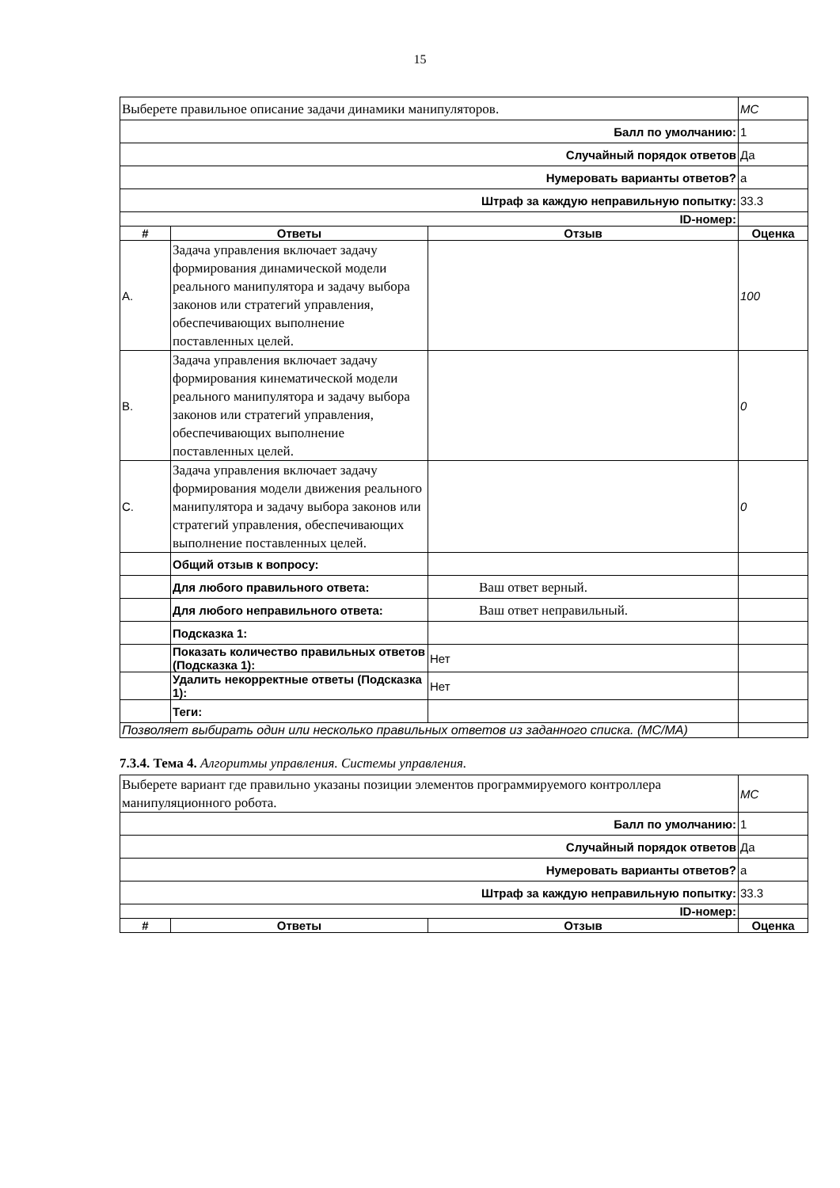15
| Выберете правильное описание задачи динамики манипуляторов. | | | MC |
| Балл по умолчанию: | | | 1 |
| Случайный порядок ответов | | | Да |
| Нумеровать варианты ответов? | | | a |
| Штраф за каждую неправильную попытку: | | | 33.3 |
| ID-номер: | | | |
| # | Ответы | Отзыв | Оценка |
| A. | Задача управления включает задачу формирования динамической модели реального манипулятора и задачу выбора законов или стратегий управления, обеспечивающих выполнение поставленных целей. | | 100 |
| B. | Задача управления включает задачу формирования кинематической модели реального манипулятора и задачу выбора законов или стратегий управления, обеспечивающих выполнение поставленных целей. | | 0 |
| C. | Задача управления включает задачу формирования модели движения реального манипулятора и задачу выбора законов или стратегий управления, обеспечивающих выполнение поставленных целей. | | 0 |
| | Общий отзыв к вопросу: | | |
| | Для любого правильного ответа: | Ваш ответ верный. | |
| | Для любого неправильного ответа: | Ваш ответ неправильный. | |
| | Подсказка 1: | | |
| | Показать количество правильных ответов (Подсказка 1): | Нет | |
| | Удалить некорректные ответы (Подсказка 1): | Нет | |
| | Теги: | | |
| Позволяет выбирать один или несколько правильных ответов из заданного списка. (MC/MA) | | | |
7.3.4. Тема 4. Алгоритмы управления. Системы управления.
| Выберете вариант где правильно указаны позиции элементов программируемого контроллера манипуляционного робота. | | | MC |
| Балл по умолчанию: | | | 1 |
| Случайный порядок ответов | | | Да |
| Нумеровать варианты ответов? | | | a |
| Штраф за каждую неправильную попытку: | | | 33.3 |
| ID-номер: | | | |
| # | Ответы | Отзыв | Оценка |